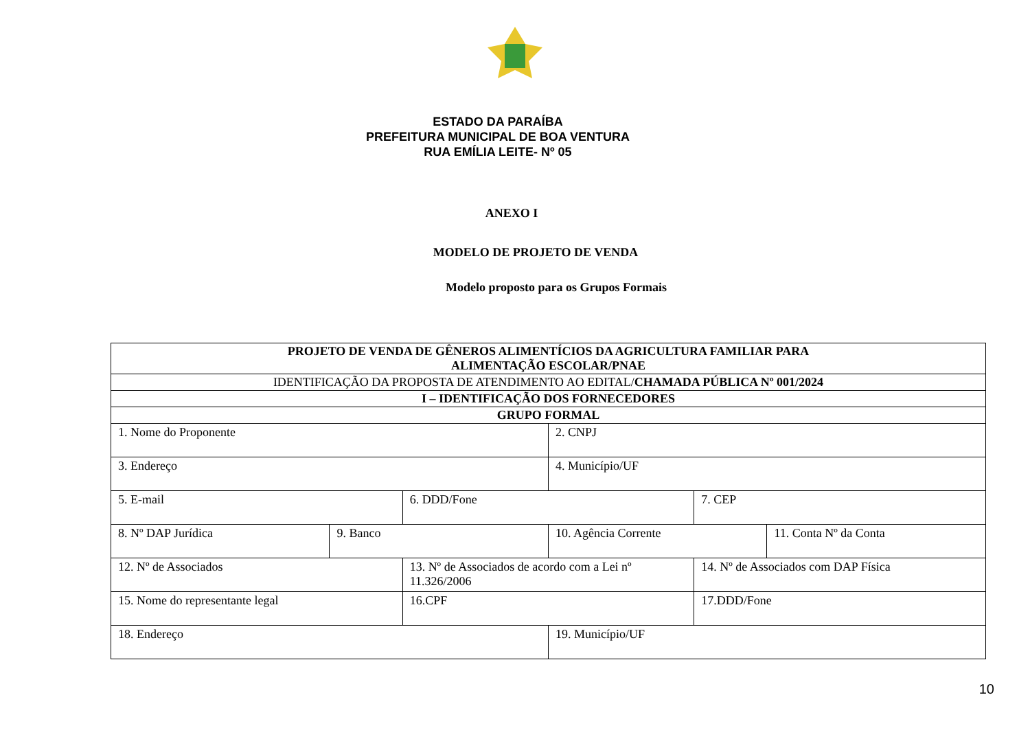ESTADO DA PARAÍBA
PREFEITURA MUNICIPAL DE BOA VENTURA
RUA EMÍLIA LEITE- Nº 05
ANEXO I
MODELO DE PROJETO DE VENDA
Modelo proposto para os Grupos Formais
| PROJETO DE VENDA DE GÊNEROS ALIMENTÍCIOS DA AGRICULTURA FAMILIAR PARA ALIMENTAÇÃO ESCOLAR/PNAE | | | | | |
| IDENTIFICAÇÃO DA PROPOSTA DE ATENDIMENTO AO EDITAL/ CHAMADA PÚBLICA Nº 001/2024 | | | | | |
| I – IDENTIFICAÇÃO DOS FORNECEDORES | | | | | |
| GRUPO FORMAL | | | | | |
| 1. Nome do Proponente | | | 2. CNPJ | | |
| 3. Endereço | | | 4. Município/UF | | |
| 5. E-mail | | 6. DDD/Fone | | 7. CEP | |
| 8. Nº DAP Jurídica | 9. Banco | | 10. Agência Corrente | | 11. Conta Nº da Conta |
| 12. Nº de Associados | | 13. Nº de Associados de acordo com a Lei nº 11.326/2006 | | 14. Nº de Associados com DAP Física | |
| 15. Nome do representante legal | | 16.CPF | | 17.DDD/Fone | |
| 18. Endereço | | | 19. Município/UF | | |
10